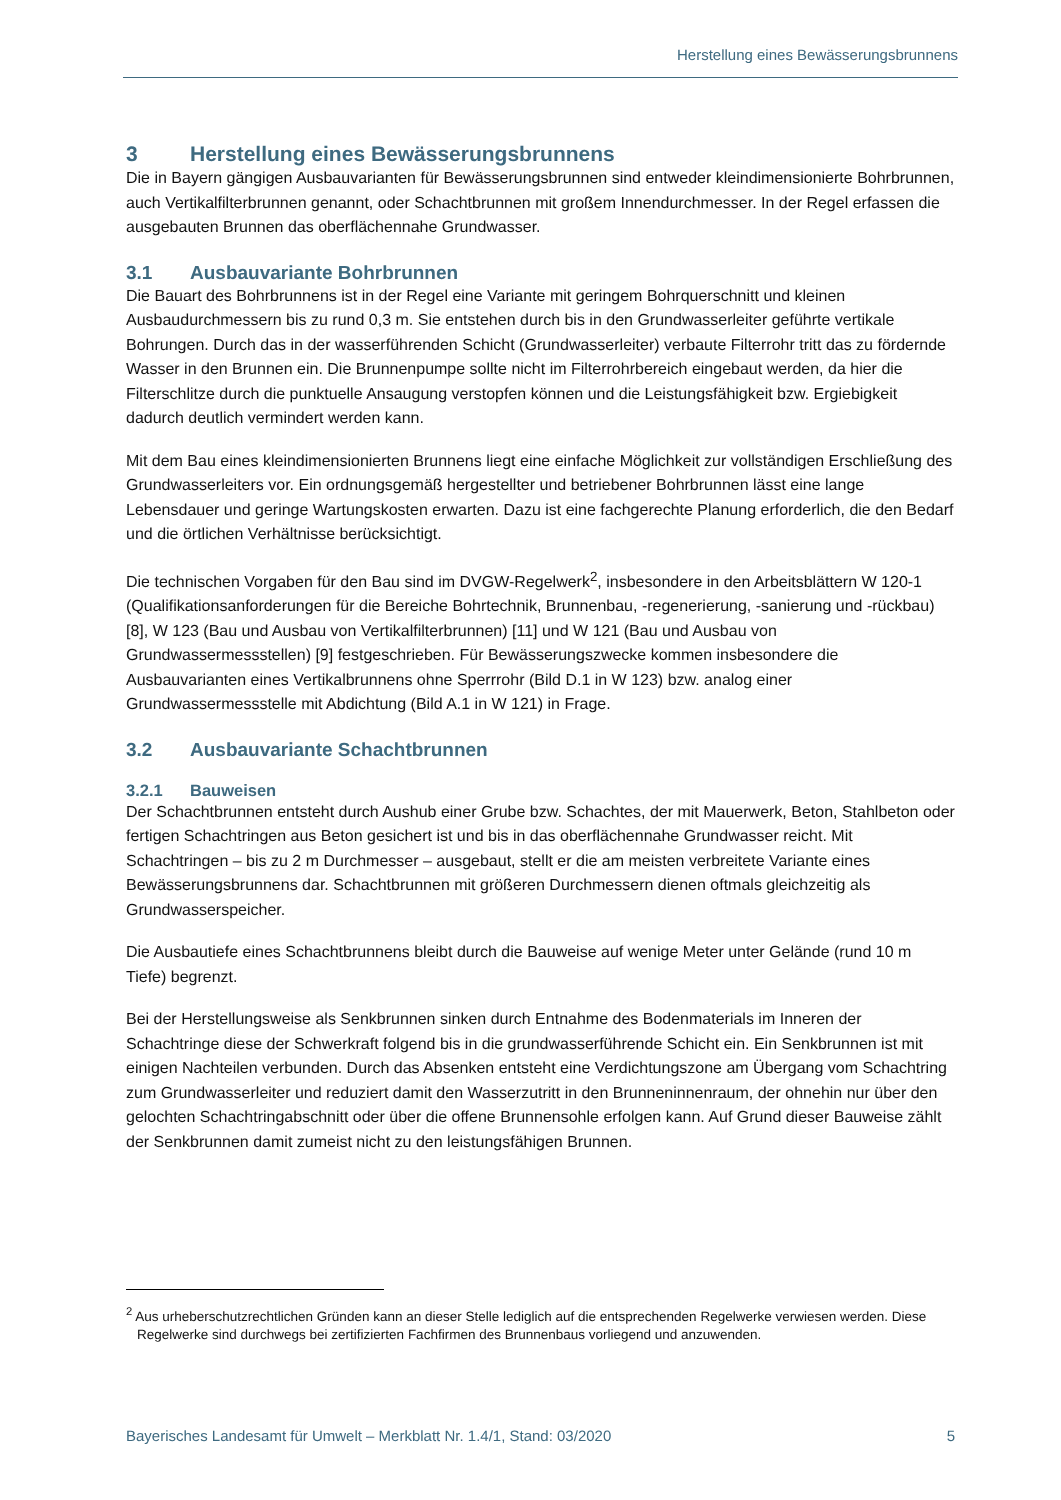Herstellung eines Bewässerungsbrunnens
3 Herstellung eines Bewässerungsbrunnens
Die in Bayern gängigen Ausbauvarianten für Bewässerungsbrunnen sind entweder kleindimensionierte Bohrbrunnen, auch Vertikalfilterbrunnen genannt, oder Schachtbrunnen mit großem Innendurchmesser. In der Regel erfassen die ausgebauten Brunnen das oberflächennahe Grundwasser.
3.1 Ausbauvariante Bohrbrunnen
Die Bauart des Bohrbrunnens ist in der Regel eine Variante mit geringem Bohrquerschnitt und kleinen Ausbaudurchmessern bis zu rund 0,3 m. Sie entstehen durch bis in den Grundwasserleiter geführte vertikale Bohrungen. Durch das in der wasserführenden Schicht (Grundwasserleiter) verbaute Filterrohr tritt das zu fördernde Wasser in den Brunnen ein. Die Brunnenpumpe sollte nicht im Filterrohrbereich eingebaut werden, da hier die Filterschlitze durch die punktuelle Ansaugung verstopfen können und die Leistungsfähigkeit bzw. Ergiebigkeit dadurch deutlich vermindert werden kann.
Mit dem Bau eines kleindimensionierten Brunnens liegt eine einfache Möglichkeit zur vollständigen Erschließung des Grundwasserleiters vor. Ein ordnungsgemäß hergestellter und betriebener Bohrbrunnen lässt eine lange Lebensdauer und geringe Wartungskosten erwarten. Dazu ist eine fachgerechte Planung erforderlich, die den Bedarf und die örtlichen Verhältnisse berücksichtigt.
Die technischen Vorgaben für den Bau sind im DVGW-Regelwerk<sup>2</sup>, insbesondere in den Arbeitsblättern W 120-1 (Qualifikationsanforderungen für die Bereiche Bohrtechnik, Brunnenbau, -regenerierung, -sanierung und -rückbau) [8], W 123 (Bau und Ausbau von Vertikalfilterbrunnen) [11] und W 121 (Bau und Ausbau von Grundwassermessstellen) [9] festgeschrieben. Für Bewässerungszwecke kommen insbesondere die Ausbauvarianten eines Vertikalbrunnens ohne Sperrrohr (Bild D.1 in W 123) bzw. analog einer Grundwassermessstelle mit Abdichtung (Bild A.1 in W 121) in Frage.
3.2 Ausbauvariante Schachtbrunnen
3.2.1 Bauweisen
Der Schachtbrunnen entsteht durch Aushub einer Grube bzw. Schachtes, der mit Mauerwerk, Beton, Stahlbeton oder fertigen Schachtringen aus Beton gesichert ist und bis in das oberflächennahe Grundwasser reicht. Mit Schachtringen – bis zu 2 m Durchmesser – ausgebaut, stellt er die am meisten verbreitete Variante eines Bewässerungsbrunnens dar. Schachtbrunnen mit größeren Durchmessern dienen oftmals gleichzeitig als Grundwasserspeicher.
Die Ausbautiefe eines Schachtbrunnens bleibt durch die Bauweise auf wenige Meter unter Gelände (rund 10 m Tiefe) begrenzt.
Bei der Herstellungsweise als Senkbrunnen sinken durch Entnahme des Bodenmaterials im Inneren der Schachtringe diese der Schwerkraft folgend bis in die grundwasserführende Schicht ein. Ein Senkbrunnen ist mit einigen Nachteilen verbunden. Durch das Absenken entsteht eine Verdichtungszone am Übergang vom Schachtring zum Grundwasserleiter und reduziert damit den Wasserzutritt in den Brunneninnenraum, der ohnehin nur über den gelochten Schachtringabschnitt oder über die offene Brunnensohle erfolgen kann. Auf Grund dieser Bauweise zählt der Senkbrunnen damit zumeist nicht zu den leistungsfähigen Brunnen.
<sup>2</sup> Aus urheberschutzrechtlichen Gründen kann an dieser Stelle lediglich auf die entsprechenden Regelwerke verwiesen werden. Diese Regelwerke sind durchwegs bei zertifizierten Fachfirmen des Brunnenbaus vorliegend und anzuwenden.
Bayerisches Landesamt für Umwelt – Merkblatt Nr. 1.4/1, Stand: 03/2020 5